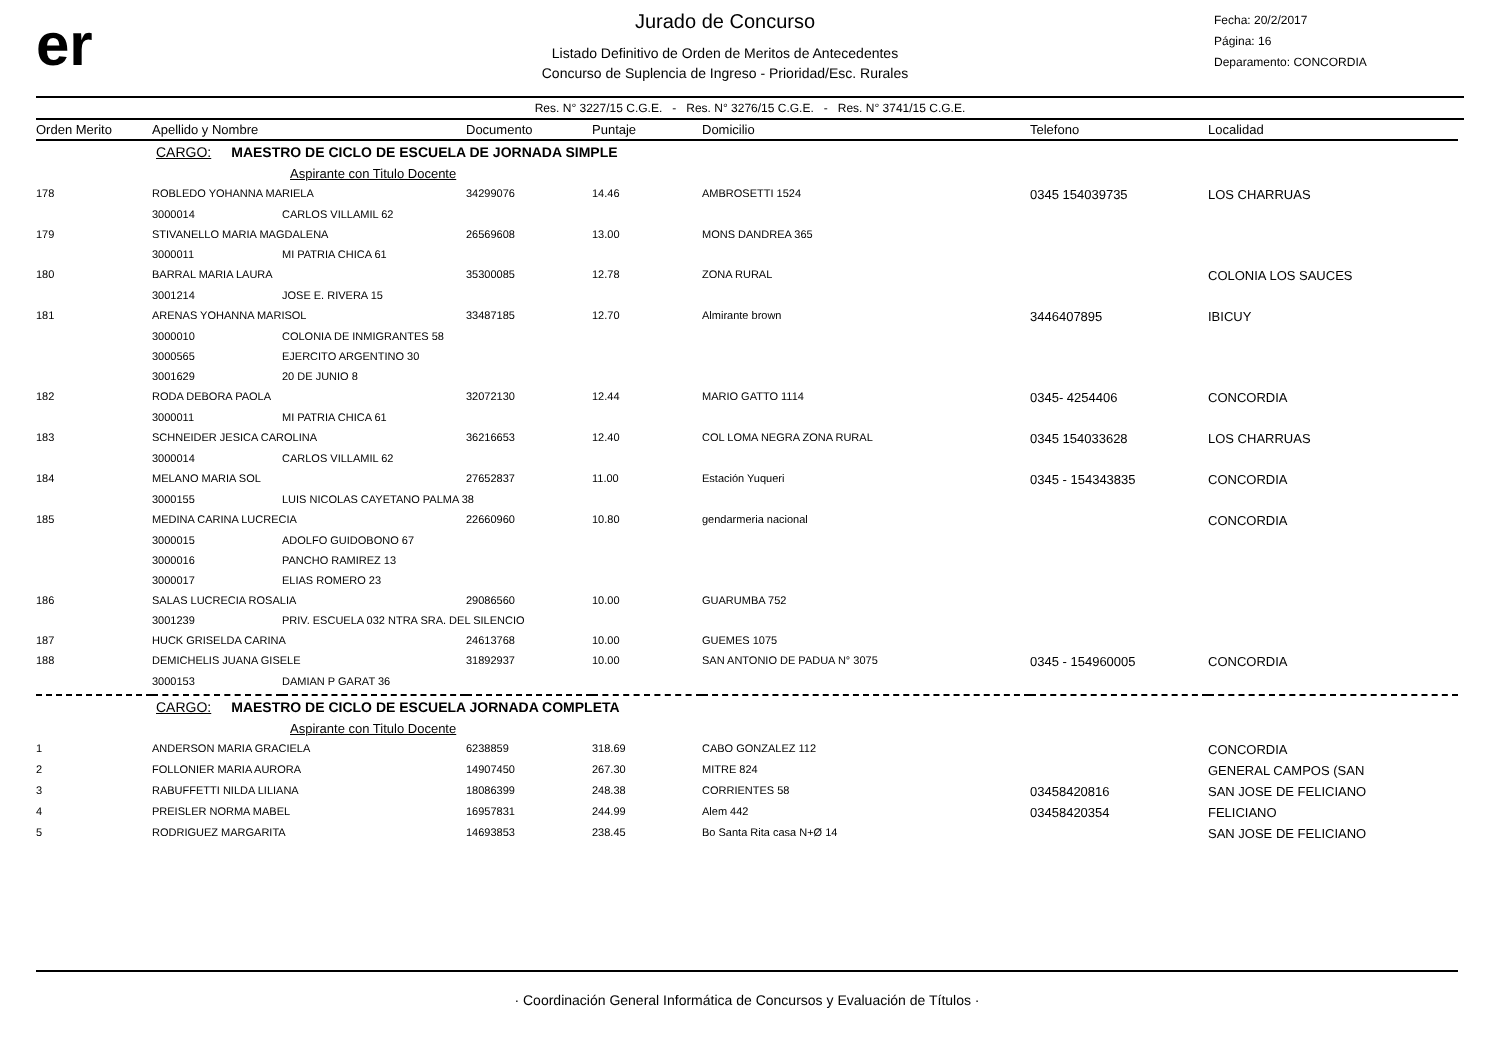er
Jurado de Concurso
Listado Definitivo de Orden de Meritos de Antecedentes
Concurso de Suplencia de Ingreso - Prioridad/Esc. Rurales
Fecha: 20/2/2017
Página: 16
Deparamento: CONCORDIA
Res. N° 3227/15 C.G.E. - Res. N° 3276/15 C.G.E. - Res. N° 3741/15 C.G.E.
| Orden Merito | Apellido y Nombre | | Documento | Puntaje | Domicilio | Telefono | Localidad |
| --- | --- | --- | --- | --- | --- | --- | --- |
| | CARGO: MAESTRO DE CICLO DE ESCUELA DE JORNADA SIMPLE | | | | | | |
| | Aspirante con Titulo Docente | | | | | | |
| 178 | ROBLEDO YOHANNA MARIELA | | 34299076 | 14.46 | AMBROSETTI 1524 | 0345 154039735 | LOS CHARRUAS |
| | 3000014 | CARLOS VILLAMIL 62 | | | | | |
| 179 | STIVANELLO MARIA MAGDALENA | | 26569608 | 13.00 | MONS DANDREA 365 | | |
| | 3000011 | MI PATRIA CHICA 61 | | | | | |
| 180 | BARRAL MARIA LAURA | | 35300085 | 12.78 | ZONA RURAL | | COLONIA LOS SAUCES |
| | 3001214 | JOSE E. RIVERA 15 | | | | | |
| 181 | ARENAS YOHANNA MARISOL | | 33487185 | 12.70 | Almirante brown | 3446407895 | IBICUY |
| | 3000010 | COLONIA DE INMIGRANTES 58 | | | | | |
| | 3000565 | EJERCITO ARGENTINO 30 | | | | | |
| | 3001629 | 20 DE JUNIO 8 | | | | | |
| 182 | RODA DEBORA PAOLA | | 32072130 | 12.44 | MARIO GATTO 1114 | 0345- 4254406 | CONCORDIA |
| | 3000011 | MI PATRIA CHICA 61 | | | | | |
| 183 | SCHNEIDER JESICA CAROLINA | | 36216653 | 12.40 | COL LOMA NEGRA ZONA RURAL | 0345 154033628 | LOS CHARRUAS |
| | 3000014 | CARLOS VILLAMIL 62 | | | | | |
| 184 | MELANO MARIA SOL | | 27652837 | 11.00 | Estación Yuqueri | 0345 - 154343835 | CONCORDIA |
| | 3000155 | LUIS NICOLAS CAYETANO PALMA 38 | | | | | |
| 185 | MEDINA CARINA LUCRECIA | | 22660960 | 10.80 | gendarmeria nacional | | CONCORDIA |
| | 3000015 | ADOLFO GUIDOBONO 67 | | | | | |
| | 3000016 | PANCHO RAMIREZ 13 | | | | | |
| | 3000017 | ELIAS ROMERO 23 | | | | | |
| 186 | SALAS LUCRECIA ROSALIA | | 29086560 | 10.00 | GUARUMBA 752 | | |
| | 3001239 | PRIV. ESCUELA 032 NTRA SRA. DEL SILENCIO | | | | | |
| 187 | HUCK GRISELDA CARINA | | 24613768 | 10.00 | GUEMES 1075 | | |
| 188 | DEMICHELIS JUANA GISELE | | 31892937 | 10.00 | SAN ANTONIO DE PADUA N° 3075 | 0345 - 154960005 | CONCORDIA |
| | 3000153 | DAMIAN P GARAT 36 | | | | | |
| | CARGO: MAESTRO DE CICLO DE ESCUELA JORNADA COMPLETA | | | | | | |
| | Aspirante con Titulo Docente | | | | | | |
| 1 | ANDERSON MARIA GRACIELA | | 6238859 | 318.69 | CABO GONZALEZ 112 | | CONCORDIA |
| 2 | FOLLONIER MARIA AURORA | | 14907450 | 267.30 | MITRE 824 | | GENERAL CAMPOS (SAN |
| 3 | RABUFFETTI NILDA LILIANA | | 18086399 | 248.38 | CORRIENTES 58 | 03458420816 | SAN JOSE DE FELICIANO |
| 4 | PREISLER NORMA MABEL | | 16957831 | 244.99 | Alem 442 | 03458420354 | FELICIANO |
| 5 | RODRIGUEZ MARGARITA | | 14693853 | 238.45 | Bo Santa Rita casa N+Ø 14 | | SAN JOSE DE FELICIANO |
· Coordinación General Informática de Concursos y Evaluación de Títulos ·